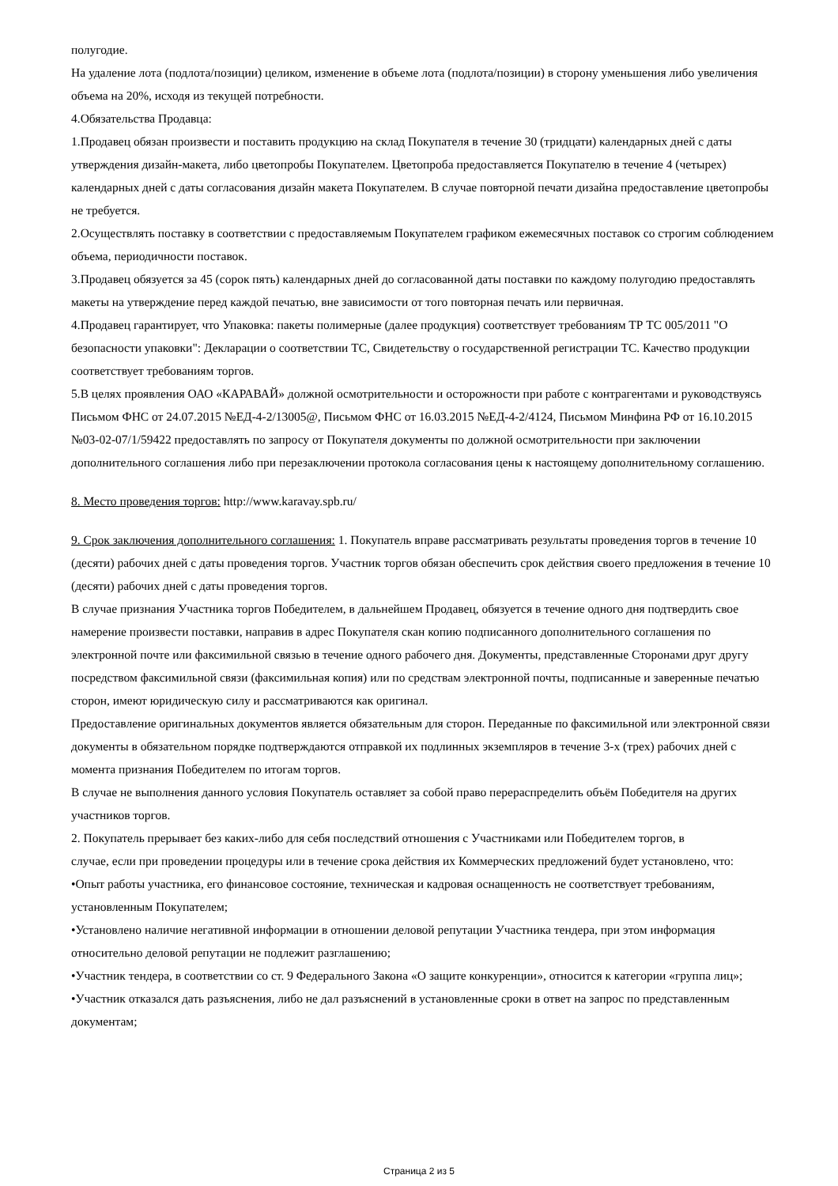полугодие.
На удаление лота (подлота/позиции) целиком, изменение в объеме лота (подлота/позиции) в сторону уменьшения либо увеличения объема на 20%, исходя из текущей потребности.
4.Обязательства Продавца:
1.Продавец обязан произвести и поставить продукцию на склад Покупателя в течение 30 (тридцати) календарных дней с даты утверждения дизайн-макета, либо цветопробы Покупателем. Цветопроба предоставляется Покупателю в течение 4 (четырех) календарных дней с даты согласования дизайн макета Покупателем. В случае повторной печати дизайна предоставление цветопробы не требуется.
2.Осуществлять поставку в соответствии с предоставляемым Покупателем графиком ежемесячных поставок со строгим соблюдением объема, периодичности поставок.
3.Продавец обязуется за 45 (сорок пять) календарных дней до согласованной даты поставки по каждому полугодию предоставлять макеты на утверждение перед каждой печатью, вне зависимости от того повторная печать или первичная.
4.Продавец гарантирует, что Упаковка: пакеты полимерные (далее продукция) соответствует требованиям ТР ТС 005/2011 "О безопасности упаковки": Декларации о соответствии ТС, Свидетельству о государственной регистрации ТС. Качество продукции соответствует требованиям торгов.
5.В целях проявления ОАО «КАРАВАЙ» должной осмотрительности и осторожности при работе с контрагентами и руководствуясь Письмом ФНС от 24.07.2015 №ЕД-4-2/13005@, Письмом ФНС от 16.03.2015 №ЕД-4-2/4124, Письмом Минфина РФ от 16.10.2015 №03-02-07/1/59422 предоставлять по запросу от Покупателя документы по должной осмотрительности при заключении дополнительного соглашения либо при перезаключении протокола согласования цены к настоящему дополнительному соглашению.
8. Место проведения торгов: http://www.karavay.spb.ru/
9. Срок заключения дополнительного соглашения: 1. Покупатель вправе рассматривать результаты проведения торгов в течение 10 (десяти) рабочих дней с даты проведения торгов. Участник торгов обязан обеспечить срок действия своего предложения в течение 10 (десяти) рабочих дней с даты проведения торгов.
В случае признания Участника торгов Победителем, в дальнейшем Продавец, обязуется в течение одного дня подтвердить свое намерение произвести поставки, направив в адрес Покупателя скан копию подписанного дополнительного соглашения по электронной почте или факсимильной связью в течение одного рабочего дня. Документы, представленные Сторонами друг другу посредством факсимильной связи (факсимильная копия) или по средствам электронной почты, подписанные и заверенные печатью сторон, имеют юридическую силу и рассматриваются как оригинал.
Предоставление оригинальных документов является обязательным для сторон. Переданные по факсимильной или электронной связи документы в обязательном порядке подтверждаются отправкой их подлинных экземпляров в течение 3-х (трех) рабочих дней с момента признания Победителем по итогам торгов.
В случае не выполнения данного условия Покупатель оставляет за собой право перераспределить объём Победителя на других участников торгов.
2. Покупатель прерывает без каких-либо для себя последствий отношения с Участниками или Победителем торгов, в
случае, если при проведении процедуры или в течение срока действия их Коммерческих предложений будет установлено, что:
•Опыт работы участника, его финансовое состояние, техническая и кадровая оснащенность не соответствует требованиям, установленным Покупателем;
•Установлено наличие негативной информации в отношении деловой репутации Участника тендера, при этом информация относительно деловой репутации не подлежит разглашению;
•Участник тендера, в соответствии со ст. 9 Федерального Закона «О защите конкуренции», относится к категории «группа лиц»;
•Участник отказался дать разъяснения, либо не дал разъяснений в установленные сроки в ответ на запрос по представленным документам;
Страница 2 из 5